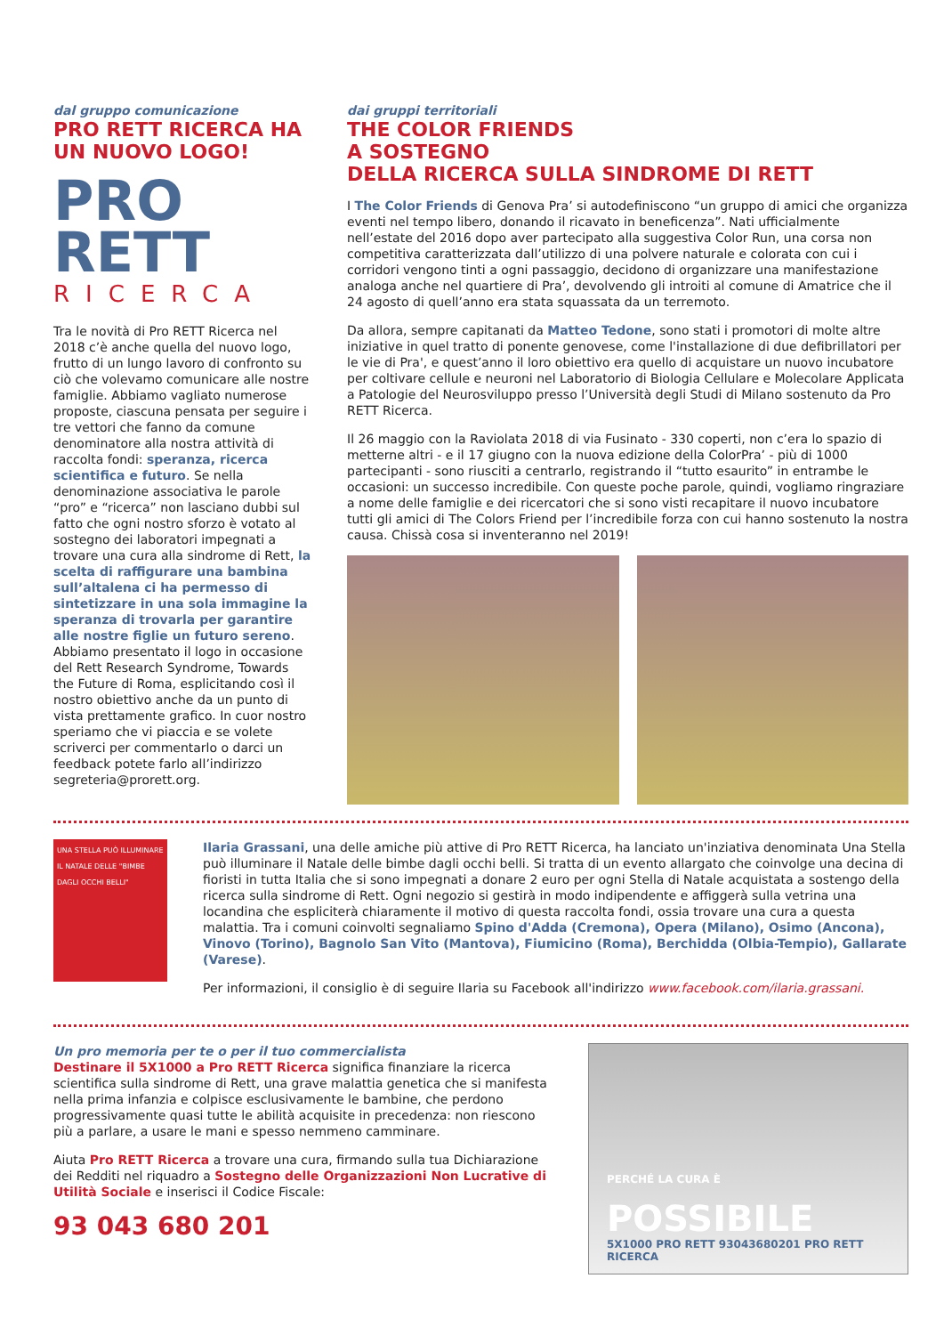dal gruppo comunicazione
PRO RETT RICERCA HA UN NUOVO LOGO!
PRO
RETT
RICERCA
Tra le novità di Pro RETT Ricerca nel 2018 c’è anche quella del nuovo logo, frutto di un lungo lavoro di confronto su ciò che volevamo comunicare alle nostre famiglie. Abbiamo vagliato numerose proposte, ciascuna pensata per seguire i tre vettori che fanno da comune denominatore alla nostra attività di raccolta fondi: speranza, ricerca scientifica e futuro. Se nella denominazione associativa le parole “pro” e “ricerca” non lasciano dubbi sul fatto che ogni nostro sforzo è votato al sostegno dei laboratori impegnati a trovare una cura alla sindrome di Rett, la scelta di raffigurare una bambina sull’altalena ci ha permesso di sintetizzare in una sola immagine la speranza di trovarla per garantire alle nostre figlie un futuro sereno. Abbiamo presentato il logo in occasione del Rett Research Syndrome, Towards the Future di Roma, esplicitando così il nostro obiettivo anche da un punto di vista prettamente grafico. In cuor nostro speriamo che vi piaccia e se volete scriverci per commentarlo o darci un feedback potete farlo all’indirizzo segreteria@prorett.org.
dai gruppi territoriali
THE COLOR FRIENDS
A SOSTEGNO
DELLA RICERCA SULLA SINDROME DI RETT
I The Color Friends di Genova Pra’ si autodefiniscono “un gruppo di amici che organizza eventi nel tempo libero, donando il ricavato in beneficenza”. Nati ufficialmente nell’estate del 2016 dopo aver partecipato alla suggestiva Color Run, una corsa non competitiva caratterizzata dall’utilizzo di una polvere naturale e colorata con cui i corridori vengono tinti a ogni passaggio, decidono di organizzare una manifestazione analoga anche nel quartiere di Pra’, devolvendo gli introiti al comune di Amatrice che il 24 agosto di quell’anno era stata squassata da un terremoto.
Da allora, sempre capitanati da Matteo Tedone, sono stati i promotori di molte altre iniziative in quel tratto di ponente genovese, come l'installazione di due defibrillatori per le vie di Pra', e quest’anno il loro obiettivo era quello di acquistare un nuovo incubatore per coltivare cellule e neuroni nel Laboratorio di Biologia Cellulare e Molecolare Applicata a Patologie del Neurosviluppo presso l’Università degli Studi di Milano sostenuto da Pro RETT Ricerca.
Il 26 maggio con la Raviolata 2018 di via Fusinato - 330 coperti, non c’era lo spazio di metterne altri - e il 17 giugno con la nuova edizione della ColorPra’ - più di 1000 partecipanti - sono riusciti a centrarlo, registrando il “tutto esaurito” in entrambe le occasioni: un successo incredibile. Con queste poche parole, quindi, vogliamo ringraziare a nome delle famiglie e dei ricercatori che si sono visti recapitare il nuovo incubatore tutti gli amici di The Colors Friend per l’incredibile forza con cui hanno sostenuto la nostra causa. Chissà cosa si inventeranno nel 2019!
UNA STELLA PUÒ ILLUMINARE IL NATALE DELLE "BIMBE DAGLI OCCHI BELLI"
Ilaria Grassani, una delle amiche più attive di Pro RETT Ricerca, ha lanciato un'inziativa denominata Una Stella può illuminare il Natale delle bimbe dagli occhi belli. Si tratta di un evento allargato che coinvolge una decina di fioristi in tutta Italia che si sono impegnati a donare 2 euro per ogni Stella di Natale acquistata a sostengo della ricerca sulla sindrome di Rett. Ogni negozio si gestirà in modo indipendente e affiggerà sulla vetrina una locandina che espliciterà chiaramente il motivo di questa raccolta fondi, ossia trovare una cura a questa malattia. Tra i comuni coinvolti segnaliamo Spino d'Adda (Cremona), Opera (Milano), Osimo (Ancona), Vinovo (Torino), Bagnolo San Vito (Mantova), Fiumicino (Roma), Berchidda (Olbia-Tempio), Gallarate (Varese).
Per informazioni, il consiglio è di seguire Ilaria su Facebook all'indirizzo www.facebook.com/ilaria.grassani.
Un pro memoria per te o per il tuo commercialista
Destinare il 5X1000 a Pro RETT Ricerca significa finanziare la ricerca scientifica sulla sindrome di Rett, una grave malattia genetica che si manifesta nella prima infanzia e colpisce esclusivamente le bambine, che perdono progressivamente quasi tutte le abilità acquisite in precedenza: non riescono più a parlare, a usare le mani e spesso nemmeno camminare.
Aiuta Pro RETT Ricerca a trovare una cura, firmando sulla tua Dichiarazione dei Redditi nel riquadro a Sostegno delle Organizzazioni Non Lucrative di Utilità Sociale e inserisci il Codice Fiscale:
93 043 680 201
PERCHÉ LA CURA È
POSSIBILE
5X1000 PRO RETT 93043680201 PRO RETT RICERCA